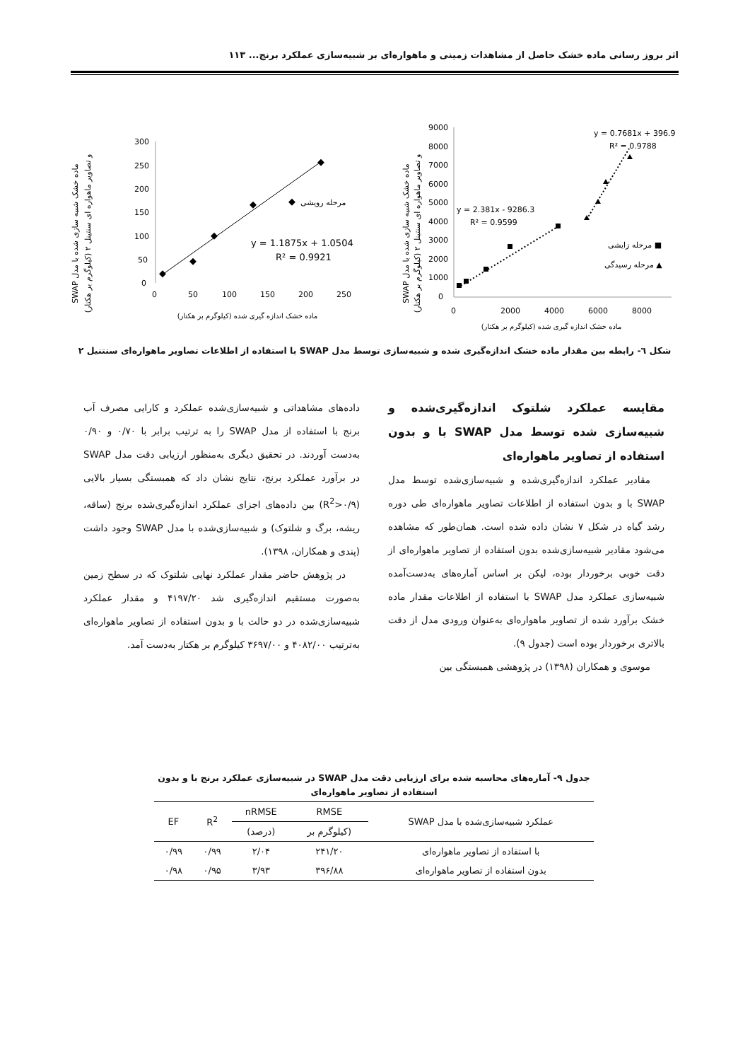اثر بروز رسانی ماده خشک حاصل از مشاهدات زمینی و ماهواره‌ای بر شبیه‌سازی عملکرد برنج... ۱۱۳
SWAP ماده خشک شبیه سازی شده با مدل
و تصاویر ماهواره ای سنتینل ۲ (کیلوگرم بر هکتار)
300
250
200
150
100
50
0
0
50
100
150
200
250
مرحله رویشی
y = 1.1875x + 1.0504
R² = 0.9921
ماده خشک اندازه گیری شده (کیلوگرم بر هکتار)
SWAP ماده خشک شبیه سازی شده با مدل
و تصاویر ماهواره ای سنتینل ۲ (کیلوگرم بر هکتار)
9000
8000
7000
6000
5000
4000
3000
2000
1000
0
0
2000
4000
6000
8000
y = 0.7681x + 396.9
R² = 0.9788
y = 2.381x - 9286.3
R² = 0.9599
مرحله زایشی ■
مرحله رسیدگی ▲
ماده خشک اندازه گیری شده (کیلوگرم بر هکتار)
شکل ٦- رابطه بین مقدار ماده خشک اندازه‌گیری شده و شبیه‌سازی توسط مدل SWAP با استفاده از اطلاعات تصاویر ماهواره‌ای سنتنیل ۲
مقایسه عملکرد شلتوک اندازه‌گیری‌شده و شبیه‌سازی شده توسط مدل SWAP با و بدون استفاده از تصاویر ماهواره‌ای
مقادیر عملکرد اندازه‌گیری‌شده و شبیه‌سازی‌شده توسط مدل SWAP با و بدون استفاده از اطلاعات تصاویر ماهواره‌ای طی دوره رشد گیاه در شکل ۷ نشان داده شده است. همان‌طور که مشاهده می‌شود مقادیر شبیه‌سازی‌شده بدون استفاده از تصاویر ماهواره‌ای از دقت خوبی برخوردار بوده، لیکن بر اساس آماره‌های به‌دست‌آمده شبیه‌سازی عملکرد مدل SWAP با استفاده از اطلاعات مقدار ماده خشک برآورد شده از تصاویر ماهواره‌ای به‌عنوان ورودی مدل از دقت بالاتری برخوردار بوده است (جدول ۹).
موسوی و همکاران (۱۳۹۸) در پژوهشی همبستگی بین
داده‌های مشاهداتی و شبیه‌سازی‌شده عملکرد و کارایی مصرف آب برنج با استفاده از مدل SWAP را به ترتیب برابر با ۰/۷۰ و ۰/۹۰ به‌دست آوردند. در تحقیق دیگری به‌منظور ارزیابی دقت مدل SWAP در برآورد عملکرد برنج، نتایج نشان داد که همبستگی بسیار بالایی (R<sup>2</sup>>۰/۹) بین داده‌های اجزای عملکرد اندازه‌گیری‌شده برنج (ساقه، ریشه، برگ و شلتوک) و شبیه‌سازی‌شده با مدل SWAP وجود داشت (پندی و همکاران، ۱۳۹۸).
در پژوهش حاضر مقدار عملکرد نهایی شلتوک که در سطح زمین به‌صورت مستقیم اندازه‌گیری شد ۴۱۹۷/۲۰ و مقدار عملکرد شبیه‌سازی‌شده در دو حالت با و بدون استفاده از تصاویر ماهواره‌ای به‌ترتیب ۴۰۸۲/۰۰ و ۳۶۹۷/۰۰ کیلوگرم بر هکتار به‌دست آمد.
جدول ۹- آماره‌های محاسبه شده برای ارزیابی دقت مدل SWAP در شبیه‌سازی عملکرد برنج با و بدون استفاده از تصاویر ماهواره‌ای
| عملکرد شبیه‌سازی‌شده با مدل SWAP | RMSE | nRMSE | R<sup>2</sup> | EF |
| --- | --- | --- | --- | --- |
| | (کیلوگرم بر | (درصد) | | |
| با استفاده از تصاویر ماهواره‌ای | ۲۴۱/۲۰ | ۲/۰۴ | ۰/۹۹ | ۰/۹۹ |
| بدون استفاده از تصاویر ماهواره‌ای | ۳۹۶/۸۸ | ۳/۹۳ | ۰/۹۵ | ۰/۹۸ |